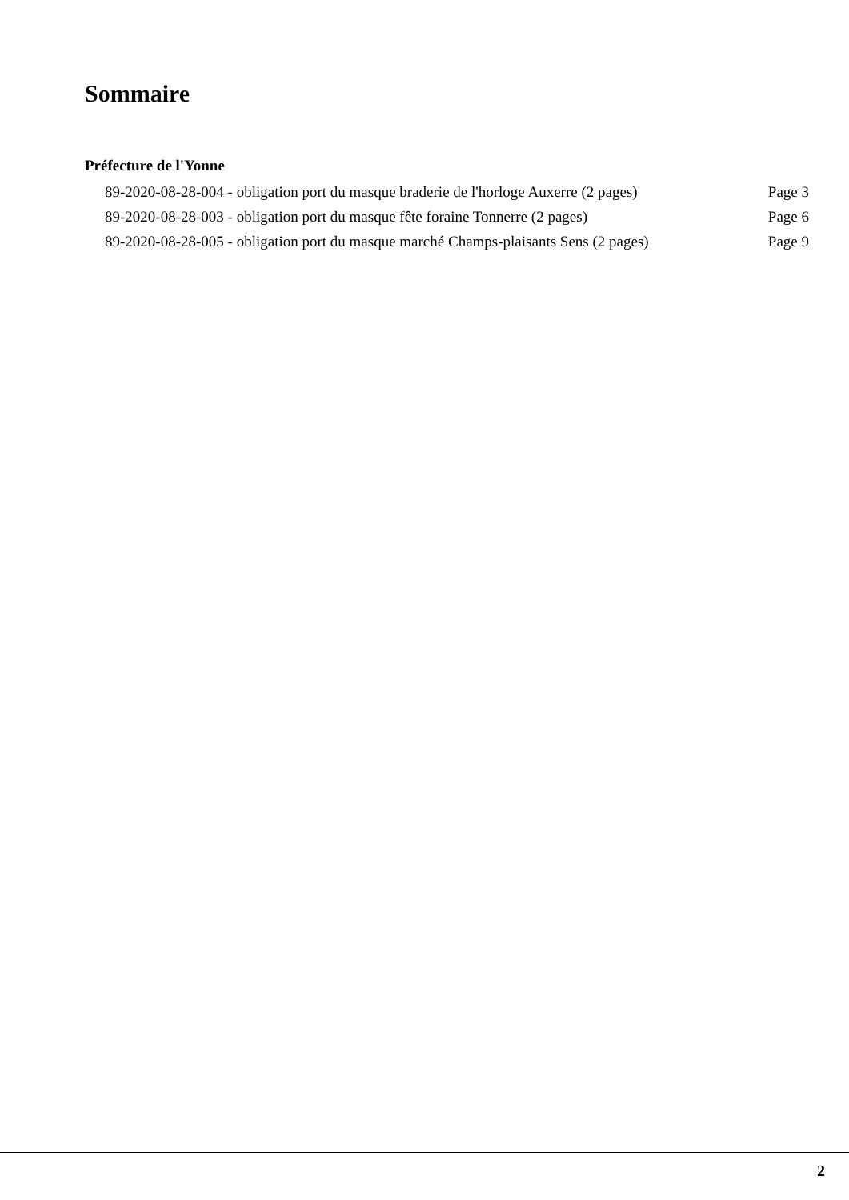Sommaire
Préfecture de l'Yonne
| 89-2020-08-28-004 - obligation port du masque braderie de l'horloge Auxerre (2 pages) | Page 3 |
| 89-2020-08-28-003 - obligation port du masque fête foraine Tonnerre (2 pages) | Page 6 |
| 89-2020-08-28-005 - obligation port du masque marché Champs-plaisants Sens (2 pages) | Page 9 |
2